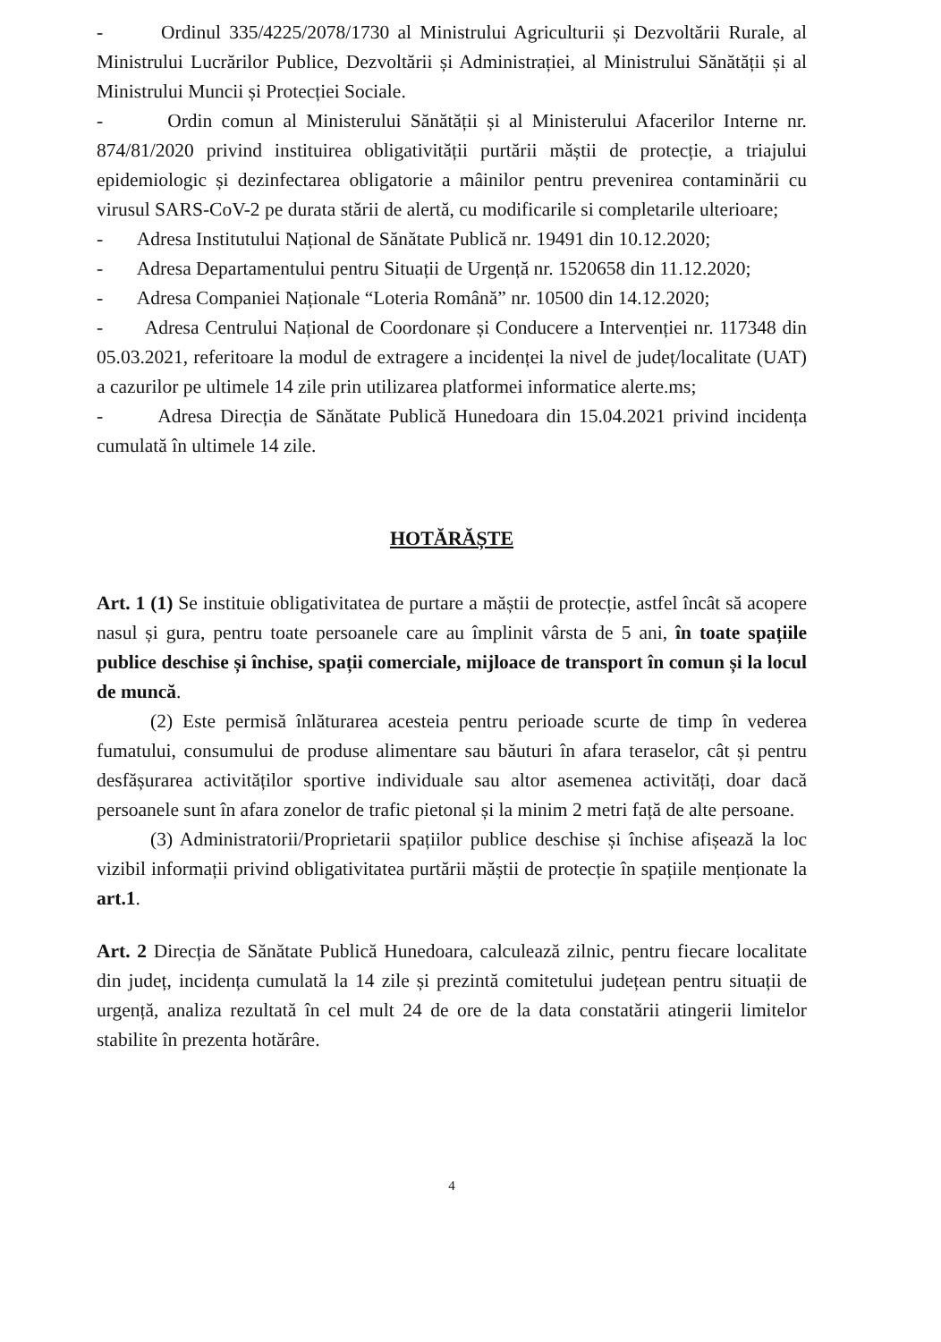- Ordinul 335/4225/2078/1730 al Ministrului Agriculturii și Dezvoltării Rurale, al Ministrului Lucrărilor Publice, Dezvoltării și Administrației, al Ministrului Sănătății și al Ministrului Muncii și Protecției Sociale.
- Ordin comun al Ministerului Sănătății și al Ministerului Afacerilor Interne nr. 874/81/2020 privind instituirea obligativității purtării măștii de protecție, a triajului epidemiologic și dezinfectarea obligatorie a mâinilor pentru prevenirea contaminării cu virusul SARS-CoV-2 pe durata stării de alertă, cu modificarile si completarile ulterioare;
- Adresa Institutului Național de Sănătate Publică nr. 19491 din 10.12.2020;
- Adresa Departamentului pentru Situații de Urgență nr. 1520658 din 11.12.2020;
- Adresa Companiei Naționale “Loteria Română” nr. 10500 din 14.12.2020;
- Adresa Centrului Național de Coordonare și Conducere a Intervenției nr. 117348 din 05.03.2021, referitoare la modul de extragere a incidenței la nivel de județ/localitate (UAT) a cazurilor pe ultimele 14 zile prin utilizarea platformei informatice alerte.ms;
- Adresa Direcția de Sănătate Publică Hunedoara din 15.04.2021 privind incidența cumulată în ultimele 14 zile.
HOTĂRĂȘTE
Art. 1 (1) Se instituie obligativitatea de purtare a măștii de protecție, astfel încât să acopere nasul și gura, pentru toate persoanele care au împlinit vârsta de 5 ani, în toate spațiile publice deschise și închise, spații comerciale, mijloace de transport în comun și la locul de muncă.
(2) Este permisă înlăturarea acesteia pentru perioade scurte de timp în vederea fumatului, consumului de produse alimentare sau băuturi în afara teraselor, cât și pentru desfășurarea activităților sportive individuale sau altor asemenea activități, doar dacă persoanele sunt în afara zonelor de trafic pietonal și la minim 2 metri față de alte persoane.
(3) Administratorii/Proprietarii spațiilor publice deschise și închise afișează la loc vizibil informații privind obligativitatea purtării măștii de protecție în spațiile menționate la art.1.
Art. 2 Direcția de Sănătate Publică Hunedoara, calculează zilnic, pentru fiecare localitate din județ, incidența cumulată la 14 zile și prezintă comitetului județean pentru situații de urgență, analiza rezultată în cel mult 24 de ore de la data constatării atingerii limitelor stabilite în prezenta hotărâre.
4